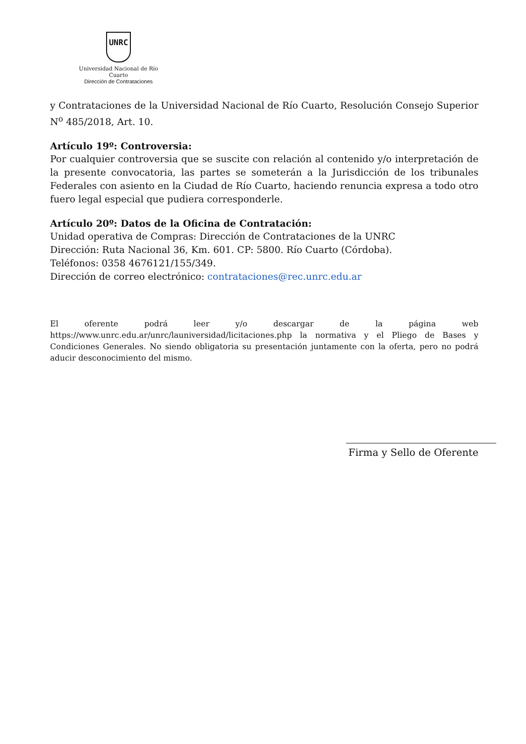UNRC
Universidad Nacional de Río Cuarto
Dirección de Contrataciones
y Contrataciones de la Universidad Nacional de Río Cuarto, Resolución Consejo Superior N<sup>o</sup> 485/2018, Art. 10.
Artículo 19º: Controversia:
Por cualquier controversia que se suscite con relación al contenido y/o interpretación de la presente convocatoria, las partes se someterán a la Jurisdicción de los tribunales Federales con asiento en la Ciudad de Río Cuarto, haciendo renuncia expresa a todo otro fuero legal especial que pudiera corresponderle.
Artículo 20º: Datos de la Oficina de Contratación:
Unidad operativa de Compras: Dirección de Contrataciones de la UNRC
Dirección: Ruta Nacional 36, Km. 601. CP: 5800. Río Cuarto (Córdoba).
Teléfonos: 0358 4676121/155/349.
Dirección de correo electrónico: contrataciones@rec.unrc.edu.ar
El oferente podrá leer y/o descargar de la página web https://www.unrc.edu.ar/unrc/launiversidad/licitaciones.php la normativa y el Pliego de Bases y Condiciones Generales. No siendo obligatoria su presentación juntamente con la oferta, pero no podrá aducir desconocimiento del mismo.
Firma y Sello de Oferente